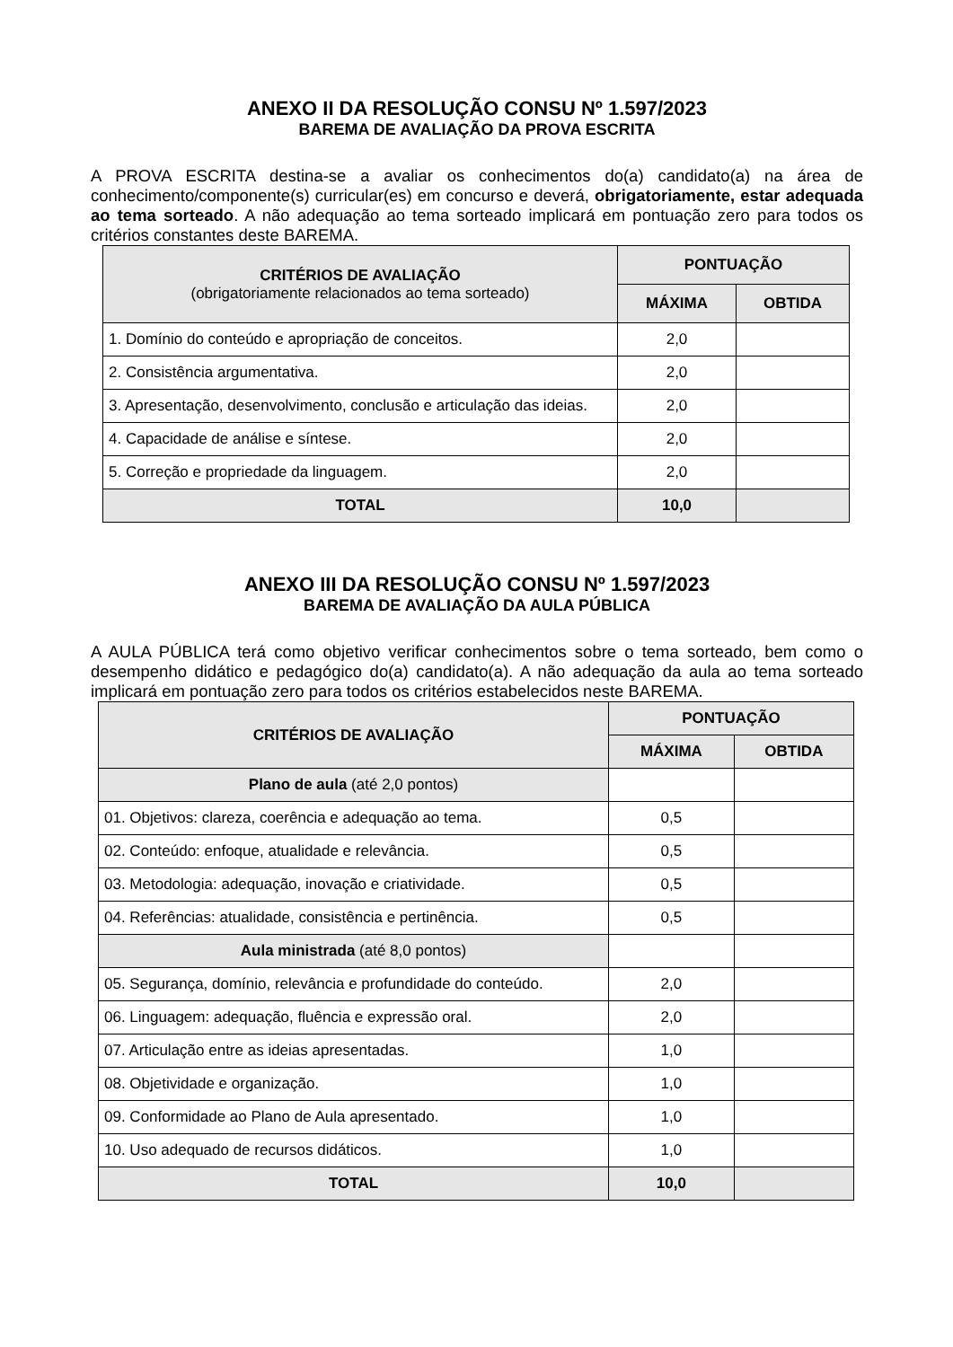ANEXO II DA RESOLUÇÃO CONSU Nº 1.597/2023
BAREMA DE AVALIAÇÃO DA PROVA ESCRITA
A PROVA ESCRITA destina-se a avaliar os conhecimentos do(a) candidato(a) na área de conhecimento/componente(s) curricular(es) em concurso e deverá, obrigatoriamente, estar adequada ao tema sorteado. A não adequação ao tema sorteado implicará em pontuação zero para todos os critérios constantes deste BAREMA.
| CRITÉRIOS DE AVALIAÇÃO (obrigatoriamente relacionados ao tema sorteado) | PONTUAÇÃO | |
| --- | --- | --- |
| | MÁXIMA | OBTIDA |
| 1. Domínio do conteúdo e apropriação de conceitos. | 2,0 | |
| 2. Consistência argumentativa. | 2,0 | |
| 3. Apresentação, desenvolvimento, conclusão e articulação das ideias. | 2,0 | |
| 4. Capacidade de análise e síntese. | 2,0 | |
| 5. Correção e propriedade da linguagem. | 2,0 | |
| TOTAL | 10,0 | |
ANEXO III DA RESOLUÇÃO CONSU Nº 1.597/2023
BAREMA DE AVALIAÇÃO DA AULA PÚBLICA
A AULA PÚBLICA terá como objetivo verificar conhecimentos sobre o tema sorteado, bem como o desempenho didático e pedagógico do(a) candidato(a). A não adequação da aula ao tema sorteado implicará em pontuação zero para todos os critérios estabelecidos neste BAREMA.
| CRITÉRIOS DE AVALIAÇÃO | PONTUAÇÃO | |
| --- | --- | --- |
| | MÁXIMA | OBTIDA |
| Plano de aula (até 2,0 pontos) | | |
| 01. Objetivos: clareza, coerência e adequação ao tema. | 0,5 | |
| 02. Conteúdo: enfoque, atualidade e relevância. | 0,5 | |
| 03. Metodologia: adequação, inovação e criatividade. | 0,5 | |
| 04. Referências: atualidade, consistência e pertinência. | 0,5 | |
| Aula ministrada (até 8,0 pontos) | | |
| 05. Segurança, domínio, relevância e profundidade do conteúdo. | 2,0 | |
| 06. Linguagem: adequação, fluência e expressão oral. | 2,0 | |
| 07. Articulação entre as ideias apresentadas. | 1,0 | |
| 08. Objetividade e organização. | 1,0 | |
| 09. Conformidade ao Plano de Aula apresentado. | 1,0 | |
| 10. Uso adequado de recursos didáticos. | 1,0 | |
| TOTAL | 10,0 | |